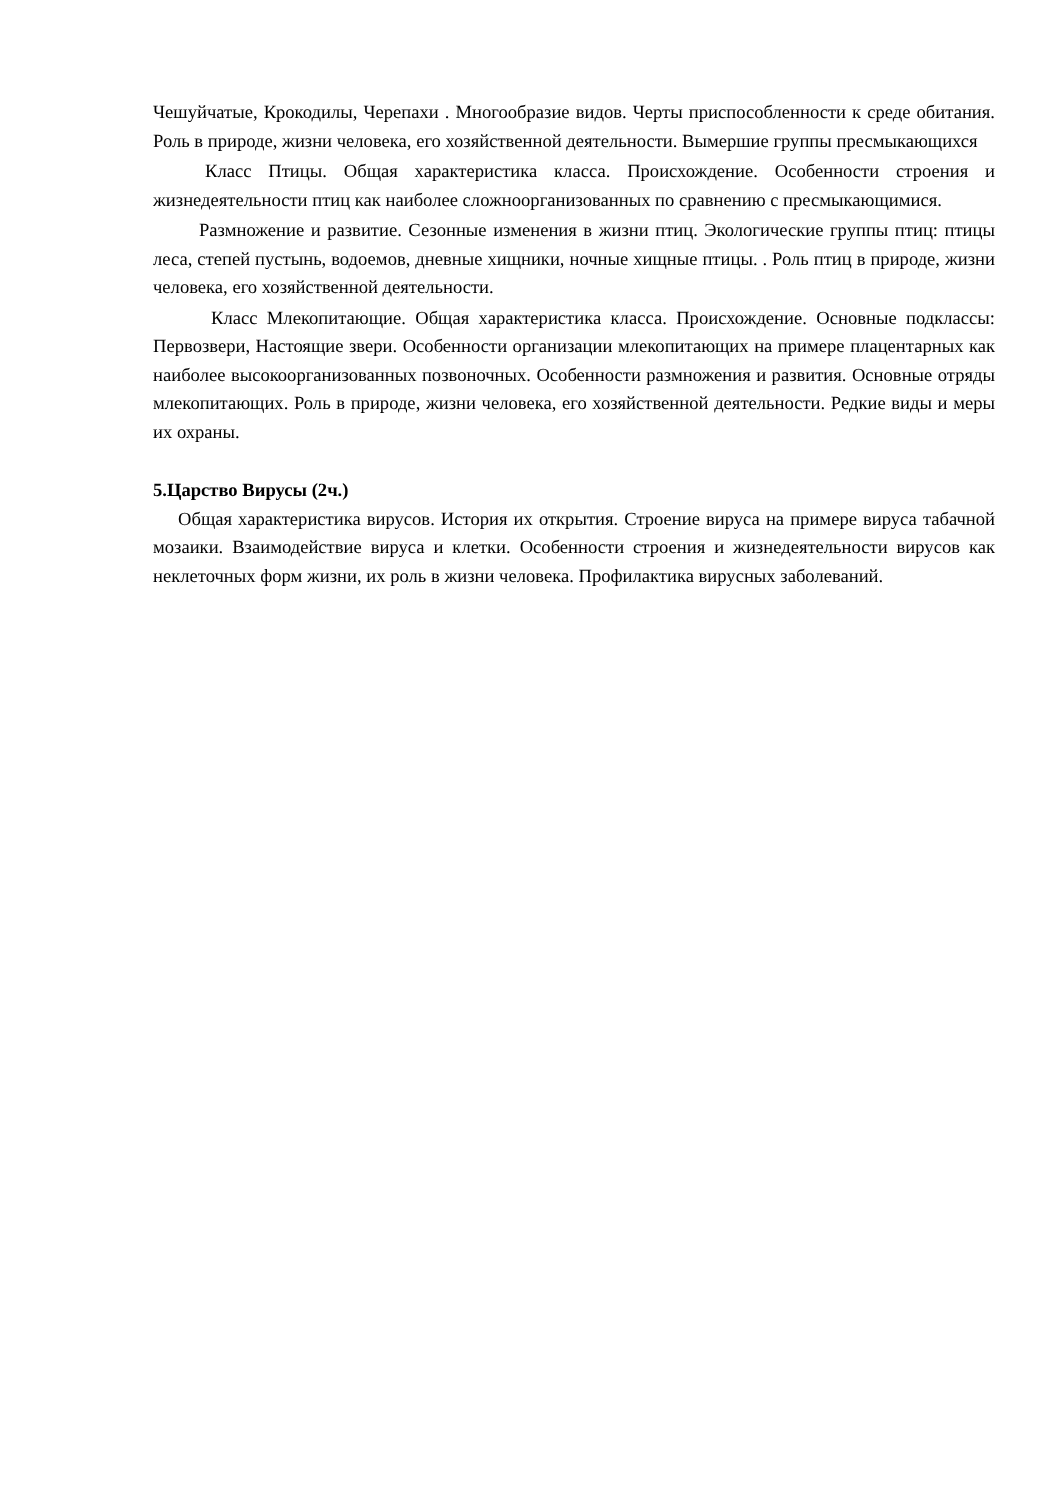Чешуйчатые, Крокодилы, Черепахи . Многообразие видов. Черты приспособленности к среде обитания. Роль в природе, жизни человека, его хозяйственной деятельности. Вымершие группы пресмыкающихся
Класс Птицы. Общая характеристика класса. Происхождение. Особенности строения и жизнедеятельности птиц как наиболее сложноорганизованных по сравнению с пресмыкающимися.
Размножение и развитие. Сезонные изменения в жизни птиц. Экологические группы птиц: птицы леса, степей пустынь, водоемов, дневные хищники, ночные хищные птицы. . Роль птиц в природе, жизни человека, его хозяйственной деятельности.
Класс Млекопитающие. Общая характеристика класса. Происхождение. Основные подклассы: Первозвери, Настоящие звери. Особенности организации млекопитающих на примере плацентарных как наиболее высокоорганизованных позвоночных. Особенности размножения и развития. Основные отряды млекопитающих. Роль в природе, жизни человека, его хозяйственной деятельности. Редкие виды и меры их охраны.
5.Царство Вирусы (2ч.)
Общая характеристика вирусов. История их открытия. Строение вируса на примере вируса табачной мозаики. Взаимодействие вируса и клетки. Особенности строения и жизнедеятельности вирусов как неклеточных форм жизни, их роль в жизни человека. Профилактика вирусных заболеваний.